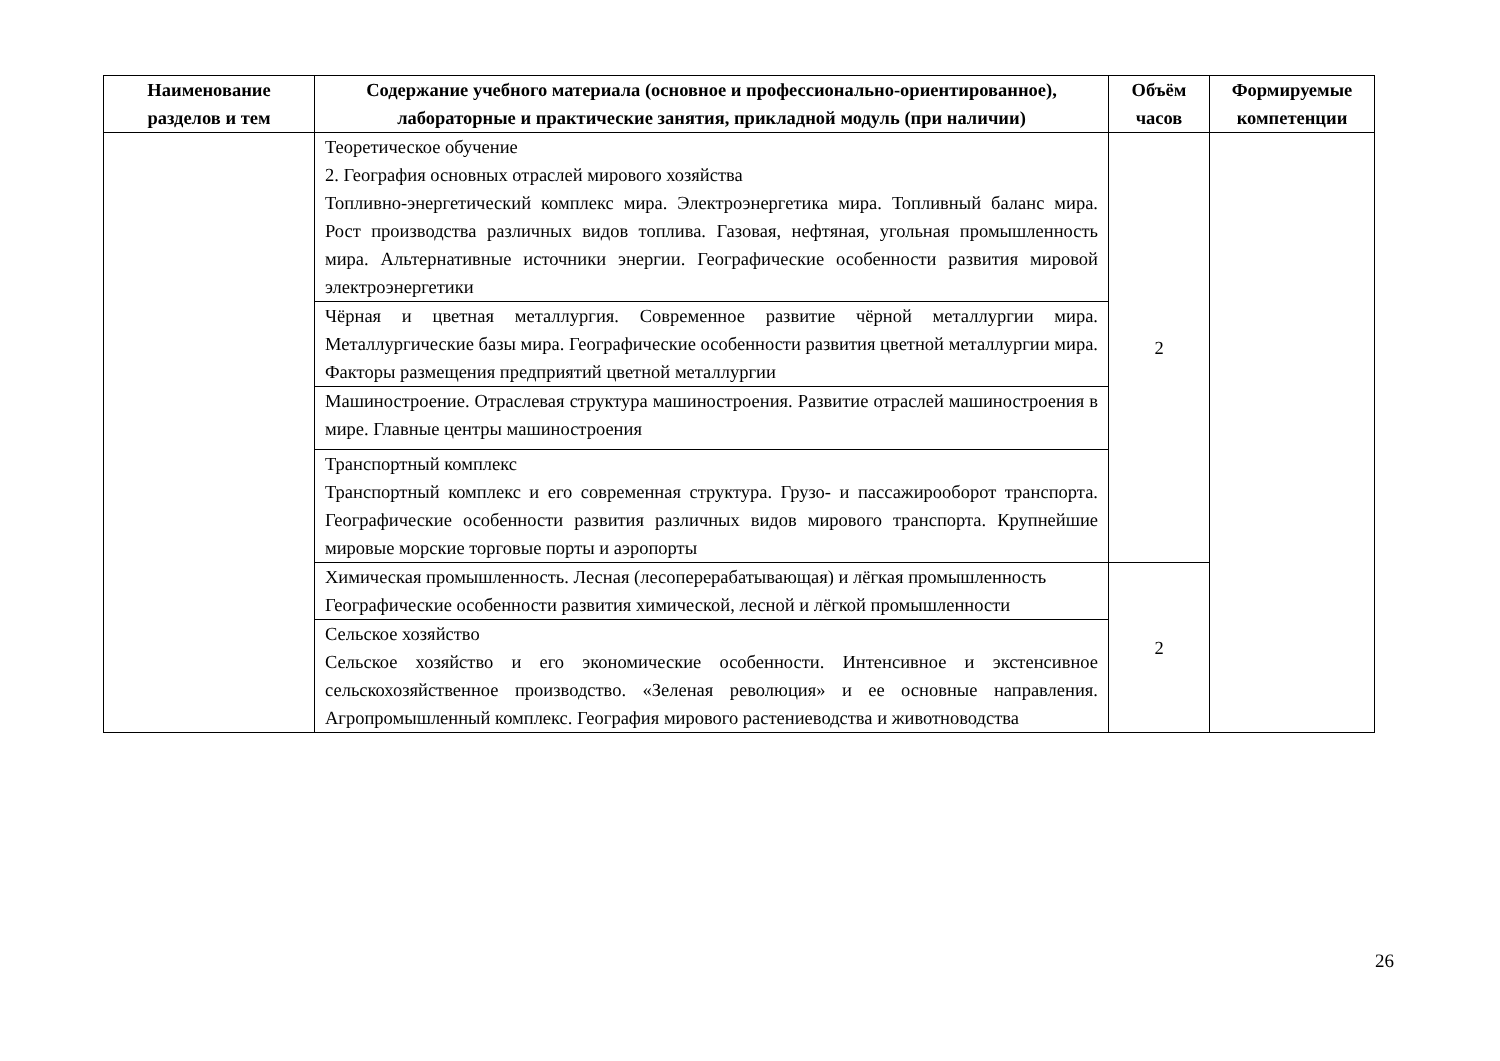| Наименование разделов и тем | Содержание учебного материала (основное и профессионально-ориентированное), лабораторные и практические занятия, прикладной модуль (при наличии) | Объём часов | Формируемые компетенции |
| --- | --- | --- | --- |
| | Теоретическое обучение 2. География основных отраслей мирового хозяйства Топливно-энергетический комплекс мира. Электроэнергетика мира. Топливный баланс мира. Рост производства различных видов топлива. Газовая, нефтяная, угольная промышленность мира. Альтернативные источники энергии. Географические особенности развития мировой электроэнергетики | 2 | |
| | Чёрная и цветная металлургия. Современное развитие чёрной металлургии мира. Металлургические базы мира. Географические особенности развития цветной металлургии мира. Факторы размещения предприятий цветной металлургии | | |
| | Машиностроение. Отраслевая структура машиностроения. Развитие отраслей машиностроения в мире. Главные центры машиностроения | | |
| | Транспортный комплекс Транспортный комплекс и его современная структура. Грузо- и пассажирооборот транспорта. Географические особенности развития различных видов мирового транспорта. Крупнейшие мировые морские торговые порты и аэропорты | | |
| | Химическая промышленность. Лесная (лесоперерабатывающая) и лёгкая промышленность Географические особенности развития химической, лесной и лёгкой промышленности | 2 | |
| | Сельское хозяйство Сельское хозяйство и его экономические особенности. Интенсивное и экстенсивное сельскохозяйственное производство. «Зеленая революция» и ее основные направления. Агропромышленный комплекс. География мирового растениеводства и животноводства | | |
26